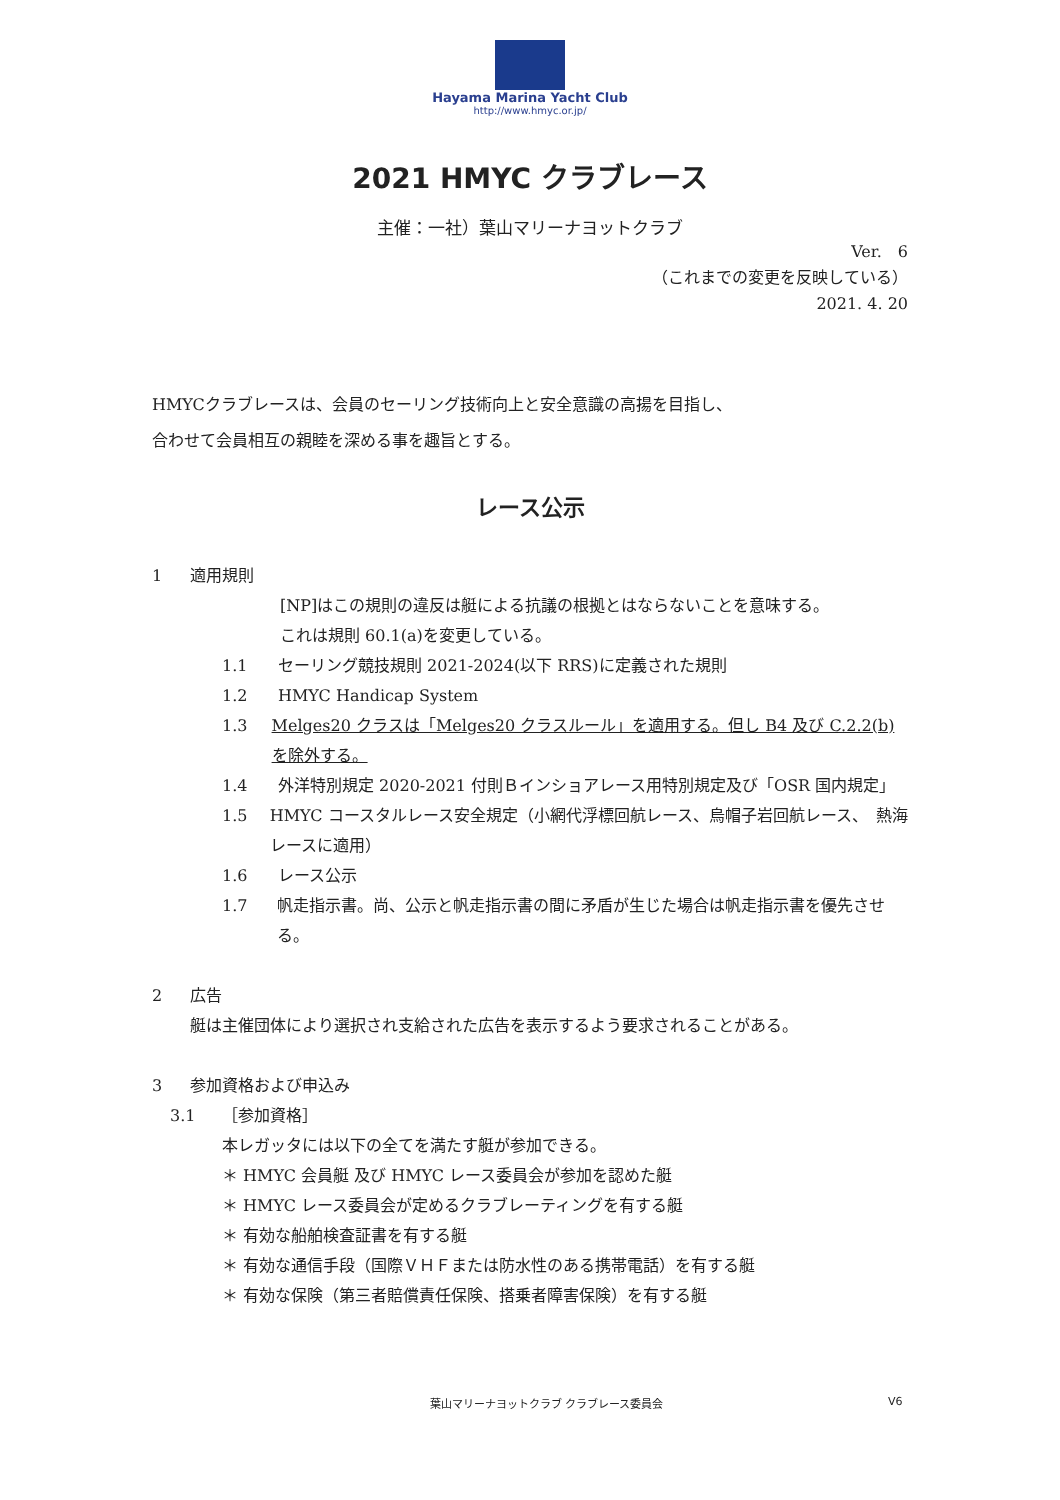Hayama Marina Yacht Club
http://www.hmyc.or.jp/
2021 HMYC クラブレース
主催：一社）葉山マリーナヨットクラブ
Ver.　6
（これまでの変更を反映している）
2021. 4. 20
HMYCクラブレースは、会員のセーリング技術向上と安全意識の高揚を目指し、
合わせて会員相互の親睦を深める事を趣旨とする。
レース公示
1 適用規則
[NP]はこの規則の違反は艇による抗議の根拠とはならないことを意味する。
これは規則 60.1(a)を変更している。
1.1 セーリング競技規則 2021-2024(以下 RRS)に定義された規則
1.2 HMYC Handicap System
1.3 Melges20 クラスは「Melges20 クラスルール」を適用する。但し B4 及び C.2.2(b)を除外する。
1.4 外洋特別規定 2020-2021 付則Ｂインショアレース用特別規定及び「OSR 国内規定」
1.5 HMYC コースタルレース安全規定（小網代浮標回航レース、烏帽子岩回航レース、　熱海レースに適用）
1.6 レース公示
1.7 帆走指示書。尚、公示と帆走指示書の間に矛盾が生じた場合は帆走指示書を優先させる。
2 広告
艇は主催団体により選択され支給された広告を表示するよう要求されることがある。
3 参加資格および申込み
3.1 ［参加資格］
本レガッタには以下の全てを満たす艇が参加できる。
＊ HMYC 会員艇 及び HMYC レース委員会が参加を認めた艇
＊ HMYC レース委員会が定めるクラブレーティングを有する艇
＊ 有効な船舶検査証書を有する艇
＊ 有効な通信手段（国際ＶＨＦまたは防水性のある携帯電話）を有する艇
＊ 有効な保険（第三者賠償責任保険、搭乗者障害保険）を有する艇
葉山マリーナヨットクラブ クラブレース委員会
V6